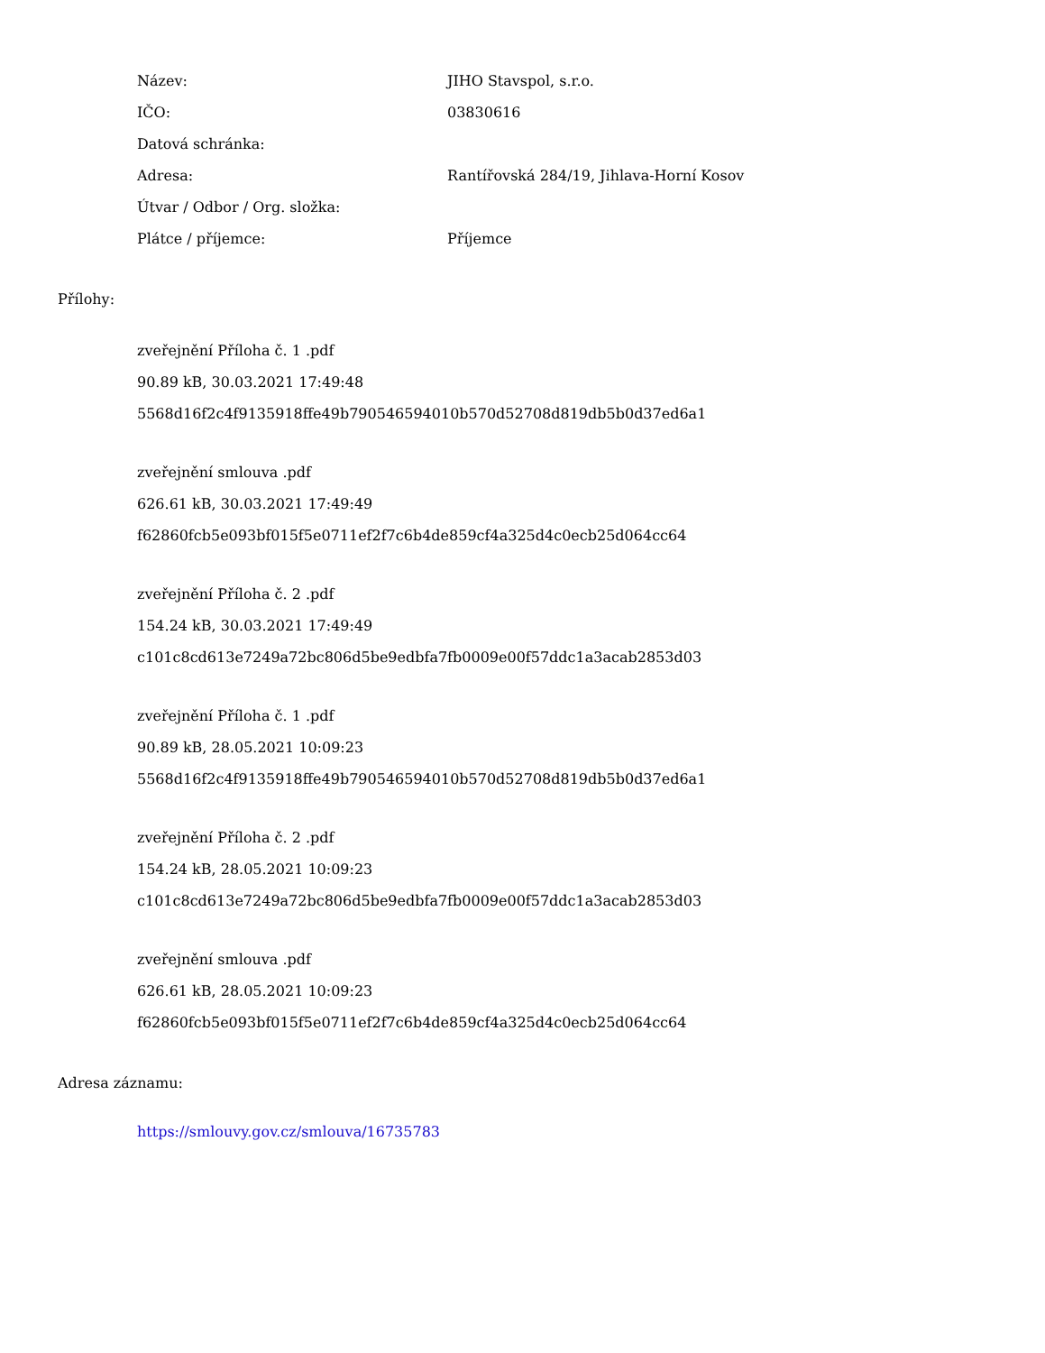| Název: | JIHO Stavspol, s.r.o. |
| IČO: | 03830616 |
| Datová schránka: | |
| Adresa: | Rantířovská 284/19, Jihlava-Horní Kosov |
| Útvar / Odbor / Org. složka: | |
| Plátce / příjemce: | Příjemce |
Přílohy:
zveřejnění Příloha č. 1 .pdf
90.89 kB, 30.03.2021 17:49:48
5568d16f2c4f9135918ffe49b790546594010b570d52708d819db5b0d37ed6a1
zveřejnění smlouva .pdf
626.61 kB, 30.03.2021 17:49:49
f62860fcb5e093bf015f5e0711ef2f7c6b4de859cf4a325d4c0ecb25d064cc64
zveřejnění Příloha č. 2 .pdf
154.24 kB, 30.03.2021 17:49:49
c101c8cd613e7249a72bc806d5be9edbfa7fb0009e00f57ddc1a3acab2853d03
zveřejnění Příloha č. 1 .pdf
90.89 kB, 28.05.2021 10:09:23
5568d16f2c4f9135918ffe49b790546594010b570d52708d819db5b0d37ed6a1
zveřejnění Příloha č. 2 .pdf
154.24 kB, 28.05.2021 10:09:23
c101c8cd613e7249a72bc806d5be9edbfa7fb0009e00f57ddc1a3acab2853d03
zveřejnění smlouva .pdf
626.61 kB, 28.05.2021 10:09:23
f62860fcb5e093bf015f5e0711ef2f7c6b4de859cf4a325d4c0ecb25d064cc64
Adresa záznamu:
https://smlouvy.gov.cz/smlouva/16735783